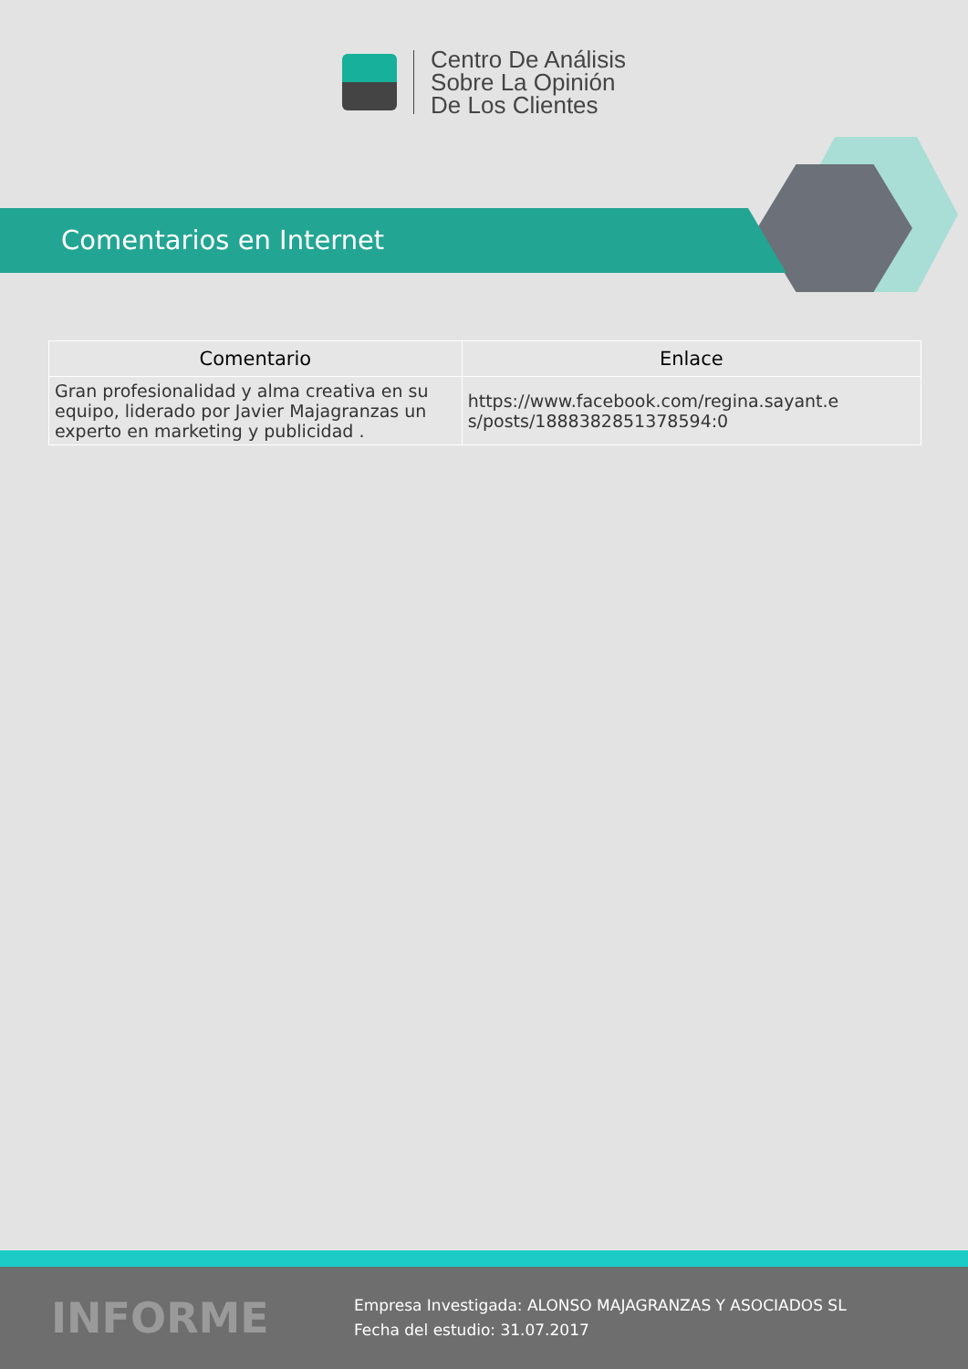Centro De Análisis
Sobre La Opinión
De Los Clientes
Comentarios en Internet
| Comentario | Enlace |
| --- | --- |
| Gran profesionalidad y alma creativa en su equipo, liderado por Javier Majagranzas un experto en marketing y publicidad . | https://www.facebook.com/regina.sayant.e s/posts/1888382851378594:0 |
INFORME
Empresa Investigada: ALONSO MAJAGRANZAS Y ASOCIADOS SL
Fecha del estudio: 31.07.2017